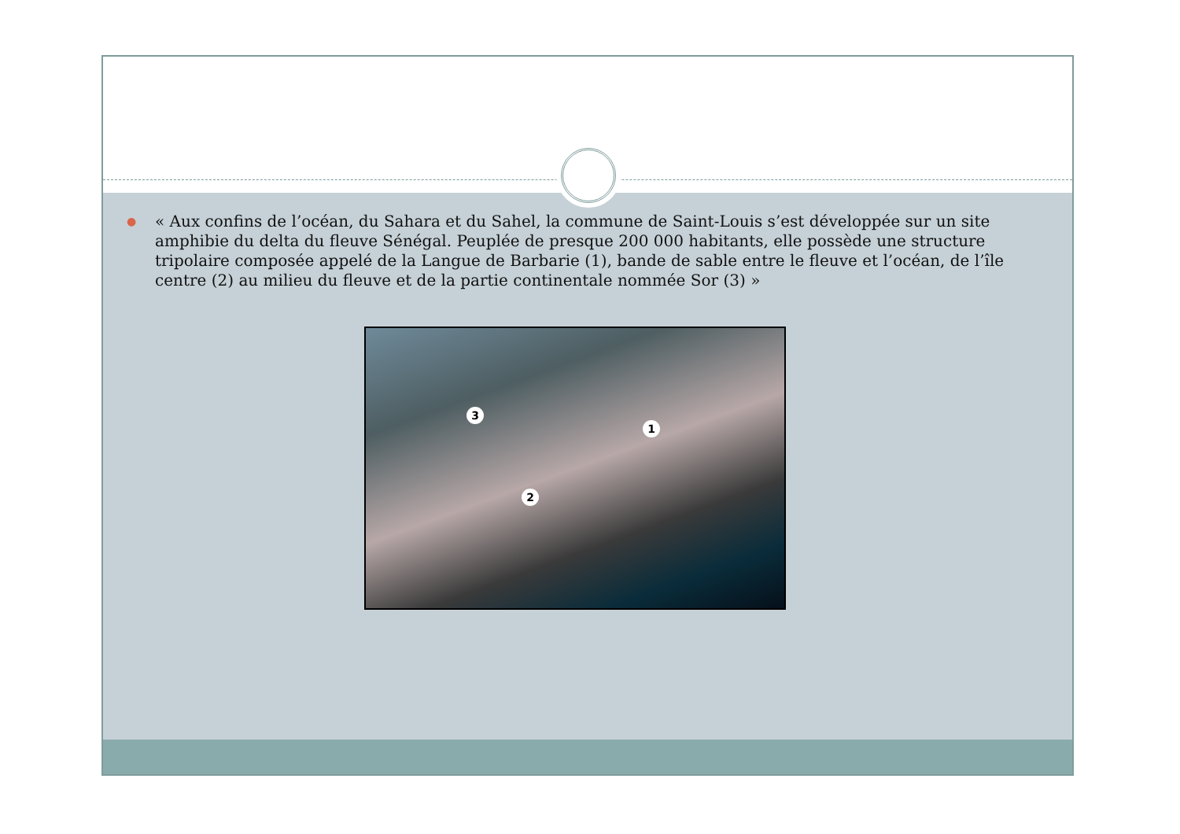●
« Aux confins de l’océan, du Sahara et du Sahel, la commune de Saint-Louis s’est développée sur un site amphibie du delta du fleuve Sénégal. Peuplée de presque 200 000 habitants, elle possède une structure tripolaire composée appelé de la Langue de Barbarie (1), bande de sable entre le fleuve et l’océan, de l’île centre (2) au milieu du fleuve et de la partie continentale nommée Sor (3) »
3
1
2